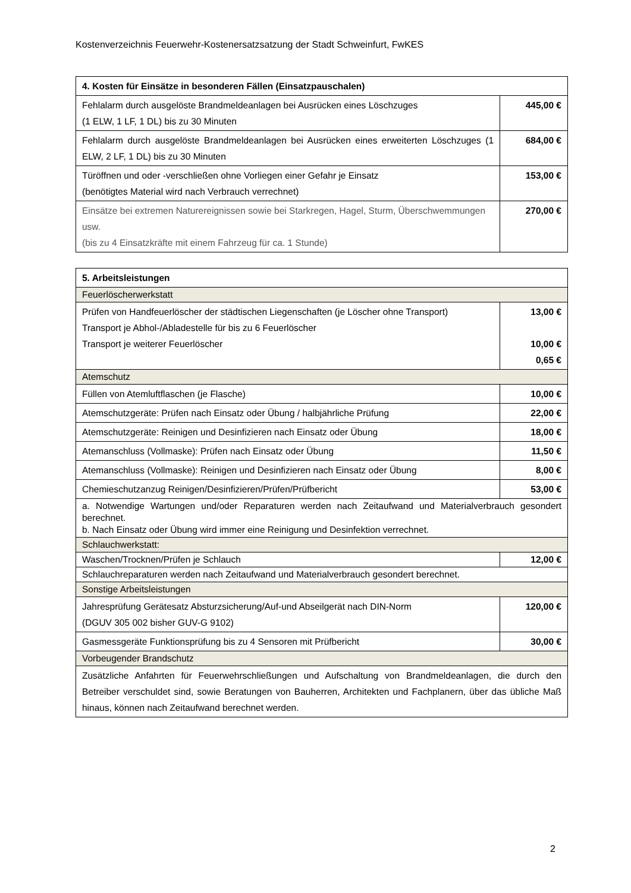Kostenverzeichnis Feuerwehr-Kostenersatzsatzung der Stadt Schweinfurt, FwKES
| 4. Kosten für Einsätze in besonderen Fällen (Einsatzpauschalen) | |
| --- | --- |
| Fehlalarm durch ausgelöste Brandmeldeanlagen bei Ausrücken eines Löschzuges (1 ELW, 1 LF, 1 DL) bis zu 30 Minuten | 445,00 € |
| Fehlalarm durch ausgelöste Brandmeldeanlagen bei Ausrücken eines erweiterten Löschzuges (1 ELW, 2 LF, 1 DL) bis zu 30 Minuten | 684,00 € |
| Türöffnen und oder -verschließen ohne Vorliegen einer Gefahr je Einsatz (benötigtes Material wird nach Verbrauch verrechnet) | 153,00 € |
| Einsätze bei extremen Naturereignissen sowie bei Starkregen, Hagel, Sturm, Überschwemmungen usw. (bis zu 4 Einsatzkräfte mit einem Fahrzeug für ca. 1 Stunde) | 270,00 € |
| 5. Arbeitsleistungen | |
| --- | --- |
| Feuerlöscherwerkstatt | |
| Prüfen von Handfeuerlöscher der städtischen Liegenschaften (je Löscher ohne Transport) Transport je Abhol-/Abladestelle für bis zu 6 Feuerlöscher Transport je weiterer Feuerlöscher | 13,00 € 10,00 € 0,65 € |
| Atemschutz | |
| Füllen von Atemluftflaschen (je Flasche) | 10,00 € |
| Atemschutzgeräte: Prüfen nach Einsatz oder Übung / halbjährliche Prüfung | 22,00 € |
| Atemschutzgeräte: Reinigen und Desinfizieren nach Einsatz oder Übung | 18,00 € |
| Atemanschluss (Vollmaske): Prüfen nach Einsatz oder Übung | 11,50 € |
| Atemanschluss (Vollmaske): Reinigen und Desinfizieren nach Einsatz oder Übung | 8,00 € |
| Chemieschutzanzug Reinigen/Desinfizieren/Prüfen/Prüfbericht | 53,00 € |
| a. Notwendige Wartungen und/oder Reparaturen werden nach Zeitaufwand und Materialverbrauch gesondert berechnet. b. Nach Einsatz oder Übung wird immer eine Reinigung und Desinfektion verrechnet. | |
| Schlauchwerkstatt: | |
| Waschen/Trocknen/Prüfen je Schlauch | 12,00 € |
| Schlauchreparaturen werden nach Zeitaufwand und Materialverbrauch gesondert berechnet. | |
| Sonstige Arbeitsleistungen | |
| Jahresprüfung Gerätesatz Absturzsicherung/Auf-und Abseilgerät nach DIN-Norm (DGUV 305 002 bisher GUV-G 9102) | 120,00 € |
| Gasmessgeräte Funktionsprüfung bis zu 4 Sensoren mit Prüfbericht | 30,00 € |
| Vorbeugender Brandschutz | |
| Zusätzliche Anfahrten für Feuerwehrschließungen und Aufschaltung von Brandmeldeanlagen, die durch den Betreiber verschuldet sind, sowie Beratungen von Bauherren, Architekten und Fachplanern, über das übliche Maß hinaus, können nach Zeitaufwand berechnet werden. | |
2